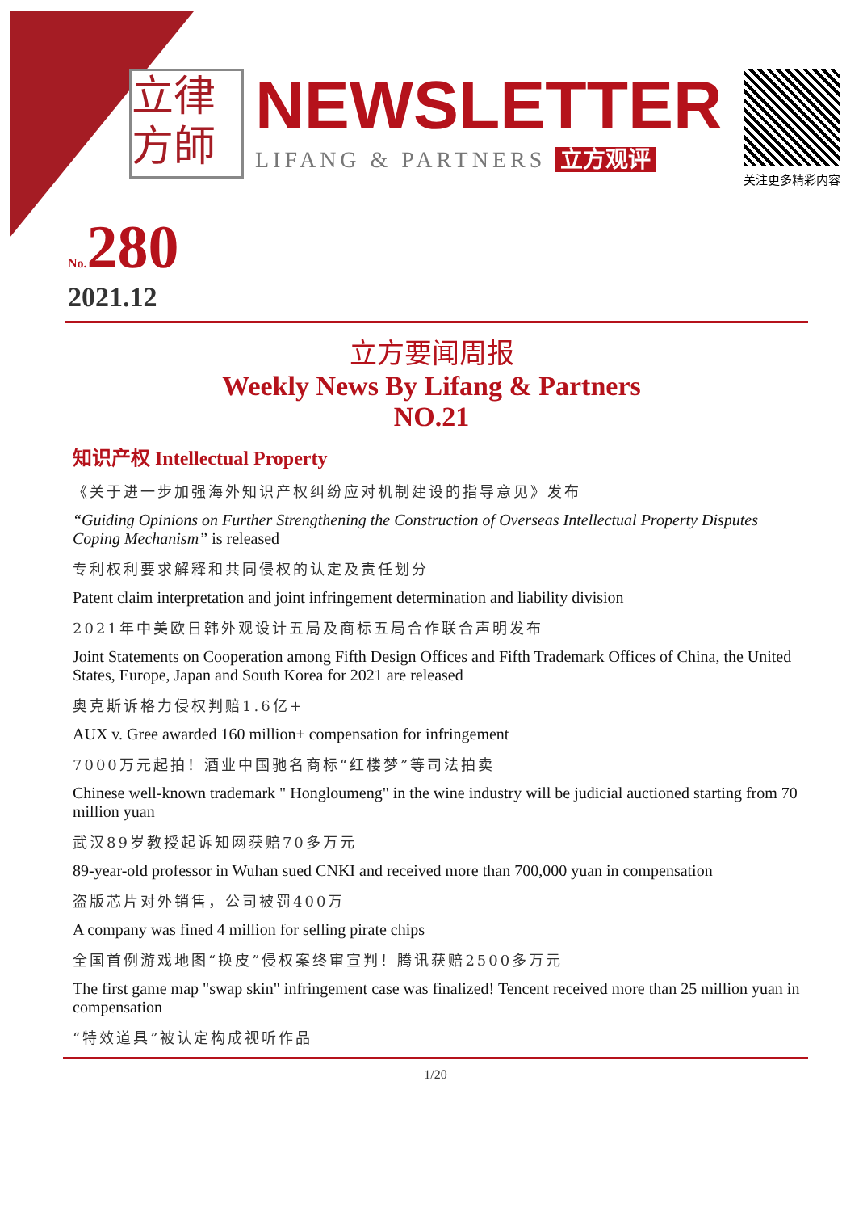立律
方師
NEWSLETTER
LIFANG & PARTNERS 立方观评
关注更多精彩内容
No.280
2021.12
立方要闻周报
Weekly News By Lifang & Partners
NO.21
知识产权 Intellectual Property
《关于进一步加强海外知识产权纠纷应对机制建设的指导意见》发布
“Guiding Opinions on Further Strengthening the Construction of Overseas Intellectual Property Disputes Coping Mechanism” is released
专利权利要求解释和共同侵权的认定及责任划分
Patent claim interpretation and joint infringement determination and liability division
2021年中美欧日韩外观设计五局及商标五局合作联合声明发布
Joint Statements on Cooperation among Fifth Design Offices and Fifth Trademark Offices of China, the United States, Europe, Japan and South Korea for 2021 are released
奥克斯诉格力侵权判赔1.6亿+
AUX v. Gree awarded 160 million+ compensation for infringement
7000万元起拍！酒业中国驰名商标“红楼梦”等司法拍卖
Chinese well-known trademark " Hongloumeng" in the wine industry will be judicial auctioned starting from 70 million yuan
武汉89岁教授起诉知网获赔70多万元
89-year-old professor in Wuhan sued CNKI and received more than 700,000 yuan in compensation
盗版芯片对外销售，公司被罚400万
A company was fined 4 million for selling pirate chips
全国首例游戏地图“换皮”侵权案终审宣判！腾讯获赔2500多万元
The first game map "swap skin" infringement case was finalized! Tencent received more than 25 million yuan in compensation
“特效道具”被认定构成视听作品
1/20